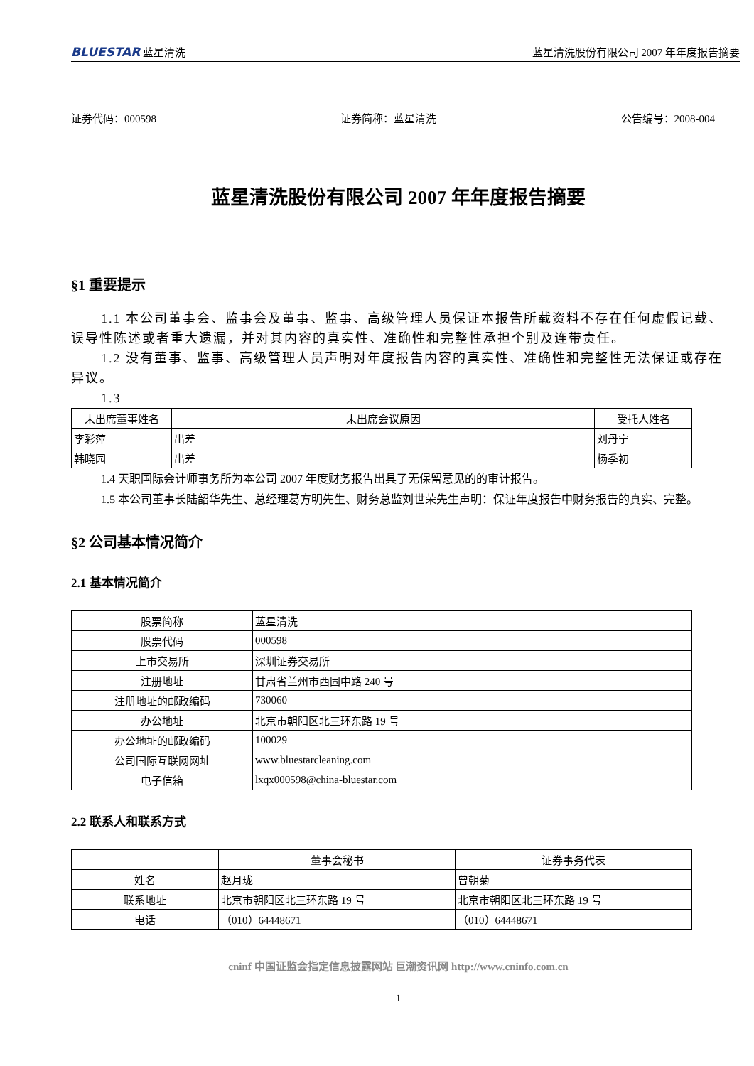BLUESTAR 蓝星清洗 蓝星清洗股份有限公司 2007 年年度报告摘要
证券代码：000598 证券简称：蓝星清洗 公告编号：2008-004
蓝星清洗股份有限公司 2007 年年度报告摘要
§1 重要提示
1.1 本公司董事会、监事会及董事、监事、高级管理人员保证本报告所载资料不存在任何虚假记载、误导性陈述或者重大遗漏，并对其内容的真实性、准确性和完整性承担个别及连带责任。
1.2 没有董事、监事、高级管理人员声明对年度报告内容的真实性、准确性和完整性无法保证或存在异议。
1.3
| 未出席董事姓名 | 未出席会议原因 | 受托人姓名 |
| --- | --- | --- |
| 李彩萍 | 出差 | 刘丹宁 |
| 韩晓园 | 出差 | 杨季初 |
1.4 天职国际会计师事务所为本公司 2007 年度财务报告出具了无保留意见的的审计报告。
1.5 本公司董事长陆韶华先生、总经理葛方明先生、财务总监刘世荣先生声明：保证年度报告中财务报告的真实、完整。
§2 公司基本情况简介
2.1 基本情况简介
| 股票简称 | 蓝星清洗 |
| 股票代码 | 000598 |
| 上市交易所 | 深圳证券交易所 |
| 注册地址 | 甘肃省兰州市西固中路 240 号 |
| 注册地址的邮政编码 | 730060 |
| 办公地址 | 北京市朝阳区北三环东路 19 号 |
| 办公地址的邮政编码 | 100029 |
| 公司国际互联网网址 | www.bluestarcleaning.com |
| 电子信箱 | lxqx000598@china-bluestar.com |
2.2 联系人和联系方式
| | 董事会秘书 | 证券事务代表 |
| 姓名 | 赵月珑 | 曾朝菊 |
| 联系地址 | 北京市朝阳区北三环东路 19 号 | 北京市朝阳区北三环东路 19 号 |
| 电话 | （010）64448671 | （010）64448671 |
cninf 中国证监会指定信息披露网站 巨潮资讯网 http://www.cninfo.com.cn
1